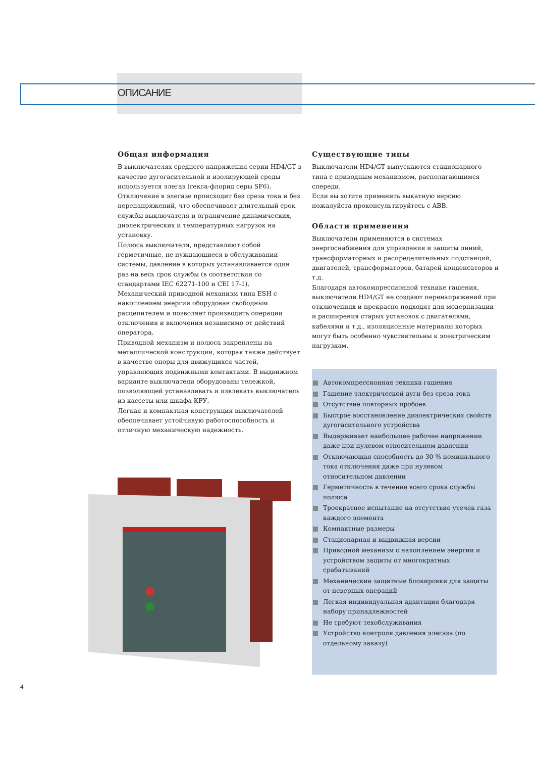ОПИСАНИЕ
Общая информация
В выключателях среднего напряжения серии HD4/GT в качестве дугогасительной и изолирующей среды используется элегаз (гекса-флорид серы SF6).
Отключение в элегазе происходит без среза тока и без перенапряжений, что обеспечивает длительный срок службы выключателя и ограничение динамических, диэлектрических и температурных нагрузок на установку.
Полюса выключателя, представляют собой герметичные, не нуждающиеся в обслуживании системы, давление в которых устанавливается один раз на весь срок службы (в соответствии со стандартами IEC 62271-100 и CEI 17-1).
Механический приводной механизм типа ESH с накоплением энергии оборудован свободным расцепителем и позволяет производить операции отключения и включения независимо от действий оператора.
Приводной механизм и полюса закреплены на металлической конструкции, которая также действует в качестве опоры для движущихся частей, управляющих подвижными контактами. В выдвижном варианте выключатели оборудованы тележкой, позволяющей устанавливать и извлекать выключатель из кассеты или шкафа КРУ.
Легкая и компактная конструкция выключателей обеспечивает устойчивую работоспособность и отличную механическую надежность.
Существующие типы
Выключатели HD4/GT выпускаются стационарного типа с приводным механизмом, располагающимся спереди.
Если вы хотите применить выкатную версию пожалуйста проконсультируйтесь с ABB.
Области применения
Выключатели применяются в системах энергоснабжения для управления и защиты линий, трансформаторных и распределительных подстанций, двигателей, трансформаторов, батарей конденсаторов и т.д.
Благодаря автокомпрессионной технике гашения, выключатели HD4/GT не создают перенапряжений при отключениях и прекрасно подходят для модернизации и расширения старых установок с двигателями, кабелями и т.д., изоляционные материалы которых могут быть особенно чувствительны к электрическим нагрузкам.
Автокомпрессионная техника гашения
Гашение электрической дуги без среза тока
Отсутствие повторных пробоев
Быстрое восстановление диэлектрических свойств дугогасительного устройства
Выдерживает наибольшее рабочее напряжение даже при нулевом относительном давлении
Отключающая способность до 30 % номинального тока отключения даже при нулевом относительном давлении
Герметичность в течение всего срока службы полюса
Троекратное испытание на отсутствие утечек газа каждого элемента
Компактные размеры
Стационарная и выдвижная версии
Приводной механизм с накоплением энергии и устройством защиты от многократных срабатываний
Механические защитные блокировки для защиты от неверных операций
Легкая индивидуальная адаптация благодаря набору принадлежностей
Не требуют техобслуживания
Устройство контроля давления элегаза (по отдельному заказу)
4